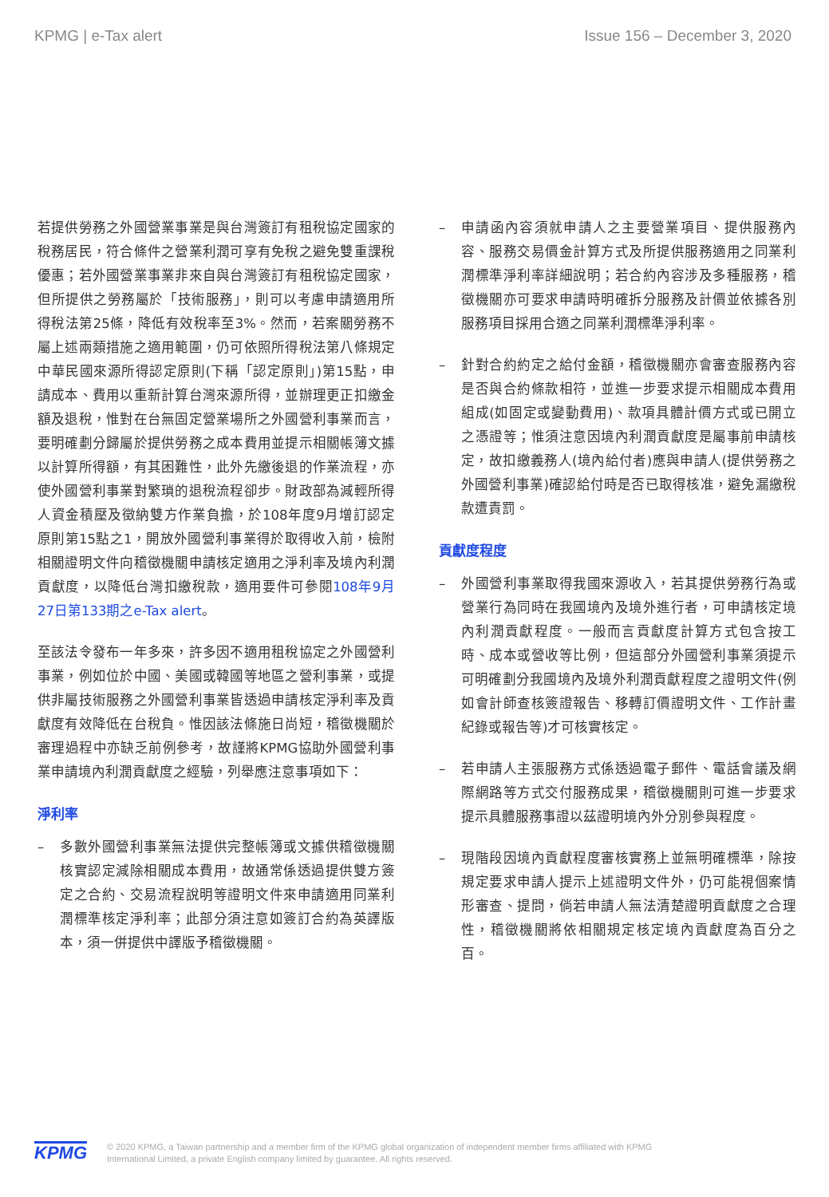KPMG | e-Tax alert Issue 156 – December 3, 2020
若提供勞務之外國營業事業是與台灣簽訂有租稅協定國家的稅務居民，符合條件之營業利潤可享有免稅之避免雙重課稅優惠；若外國營業事業非來自與台灣簽訂有租稅協定國家，但所提供之勞務屬於「技術服務」，則可以考慮申請適用所得稅法第25條，降低有效稅率至3%。然而，若案關勞務不屬上述兩類措施之適用範圍，仍可依照所得稅法第八條規定中華民國來源所得認定原則(下稱「認定原則」)第15點，申請成本、費用以重新計算台灣來源所得，並辦理更正扣繳金額及退稅，惟對在台無固定營業場所之外國營利事業而言，要明確劃分歸屬於提供勞務之成本費用並提示相關帳簿文據以計算所得額，有其困難性，此外先繳後退的作業流程，亦使外國營利事業對繁瑣的退稅流程卻步。財政部為減輕所得人資金積壓及徵納雙方作業負擔，於108年度9月增訂認定原則第15點之1，開放外國營利事業得於取得收入前，檢附相關證明文件向稽徵機關申請核定適用之淨利率及境內利潤貢獻度，以降低台灣扣繳稅款，適用要件可參閱108年9月27日第133期之e-Tax alert。
至該法令發布一年多來，許多因不適用租稅協定之外國營利事業，例如位於中國、美國或韓國等地區之營利事業，或提供非屬技術服務之外國營利事業皆透過申請核定淨利率及貢獻度有效降低在台稅負。惟因該法條施日尚短，稽徵機關於審理過程中亦缺乏前例參考，故謹將KPMG協助外國營利事業申請境內利潤貢獻度之經驗，列舉應注意事項如下：
淨利率
– 多數外國營利事業無法提供完整帳簿或文據供稽徵機關核實認定減除相關成本費用，故通常係透過提供雙方簽定之合約、交易流程說明等證明文件來申請適用同業利潤標準核定淨利率；此部分須注意如簽訂合約為英譯版本，須一併提供中譯版予稽徵機關。
– 申請函內容須就申請人之主要營業項目、提供服務內容、服務交易價金計算方式及所提供服務適用之同業利潤標準淨利率詳細說明；若合約內容涉及多種服務，稽徵機關亦可要求申請時明確拆分服務及計價並依據各別服務項目採用合適之同業利潤標準淨利率。
– 針對合約約定之給付金額，稽徵機關亦會審查服務內容是否與合約條款相符，並進一步要求提示相關成本費用組成(如固定或變動費用)、款項具體計價方式或已開立之憑證等；惟須注意因境內利潤貢獻度是屬事前申請核定，故扣繳義務人(境內給付者)應與申請人(提供勞務之外國營利事業)確認給付時是否已取得核准，避免漏繳稅款遭責罰。
貢獻度程度
– 外國營利事業取得我國來源收入，若其提供勞務行為或營業行為同時在我國境內及境外進行者，可申請核定境內利潤貢獻程度。一般而言貢獻度計算方式包含按工時、成本或營收等比例，但這部分外國營利事業須提示可明確劃分我國境內及境外利潤貢獻程度之證明文件(例如會計師查核簽證報告、移轉訂價證明文件、工作計畫紀錄或報告等)才可核實核定。
– 若申請人主張服務方式係透過電子郵件、電話會議及網際網路等方式交付服務成果，稽徵機關則可進一步要求提示具體服務事證以茲證明境內外分別參與程度。
– 現階段因境內貢獻程度審核實務上並無明確標準，除按規定要求申請人提示上述證明文件外，仍可能視個案情形審查、提問，倘若申請人無法清楚證明貢獻度之合理性，稽徵機關將依相關規定核定境內貢獻度為百分之百。
KPMG
© 2020 KPMG, a Taiwan partnership and a member firm of the KPMG global organization of independent member firms affiliated with KPMG
International Limited, a private English company limited by guarantee. All rights reserved.